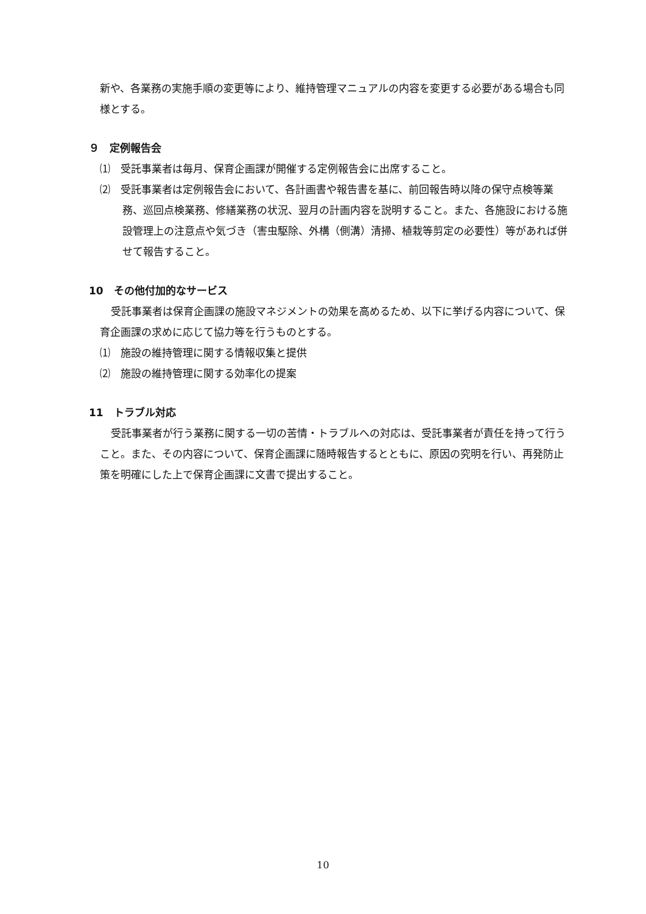新や、各業務の実施手順の変更等により、維持管理マニュアルの内容を変更する必要がある場合も同様とする。
９　定例報告会
⑴　受託事業者は毎月、保育企画課が開催する定例報告会に出席すること。
⑵　受託事業者は定例報告会において、各計画書や報告書を基に、前回報告時以降の保守点検等業務、巡回点検業務、修繕業務の状況、翌月の計画内容を説明すること。また、各施設における施設管理上の注意点や気づき（害虫駆除、外構（側溝）清掃、植栽等剪定の必要性）等があれば併せて報告すること。
10　その他付加的なサービス
受託事業者は保育企画課の施設マネジメントの効果を高めるため、以下に挙げる内容について、保育企画課の求めに応じて協力等を行うものとする。
⑴　施設の維持管理に関する情報収集と提供
⑵　施設の維持管理に関する効率化の提案
11　トラブル対応
受託事業者が行う業務に関する一切の苦情・トラブルへの対応は、受託事業者が責任を持って行うこと。また、その内容について、保育企画課に随時報告するとともに、原因の究明を行い、再発防止策を明確にした上で保育企画課に文書で提出すること。
10